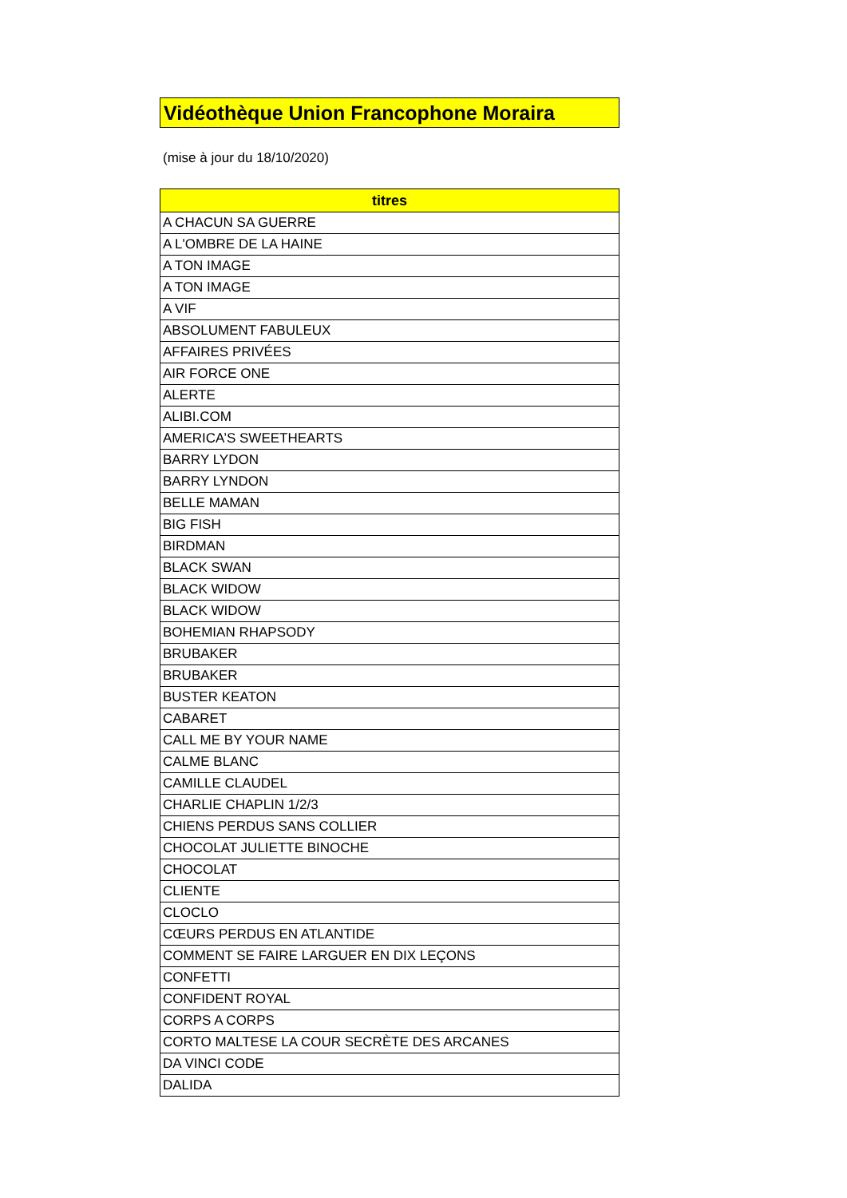Vidéothèque Union Francophone Moraira
(mise à jour du 18/10/2020)
| titres |
| --- |
| A CHACUN SA GUERRE |
| A L'OMBRE DE LA HAINE |
| A TON IMAGE |
| A TON IMAGE |
| A VIF |
| ABSOLUMENT FABULEUX |
| AFFAIRES PRIVÉES |
| AIR FORCE ONE |
| ALERTE |
| ALIBI.COM |
| AMERICA’S SWEETHEARTS |
| BARRY LYDON |
| BARRY LYNDON |
| BELLE MAMAN |
| BIG FISH |
| BIRDMAN |
| BLACK SWAN |
| BLACK WIDOW |
| BLACK WIDOW |
| BOHEMIAN RHAPSODY |
| BRUBAKER |
| BRUBAKER |
| BUSTER KEATON |
| CABARET |
| CALL ME BY YOUR NAME |
| CALME BLANC |
| CAMILLE CLAUDEL |
| CHARLIE CHAPLIN 1/2/3 |
| CHIENS PERDUS SANS COLLIER |
| CHOCOLAT JULIETTE BINOCHE |
| CHOCOLAT |
| CLIENTE |
| CLOCLO |
| CŒURS PERDUS EN ATLANTIDE |
| COMMENT SE FAIRE LARGUER EN DIX LEÇONS |
| CONFETTI |
| CONFIDENT ROYAL |
| CORPS A CORPS |
| CORTO MALTESE LA COUR SECRÈTE DES ARCANES |
| DA VINCI CODE |
| DALIDA |